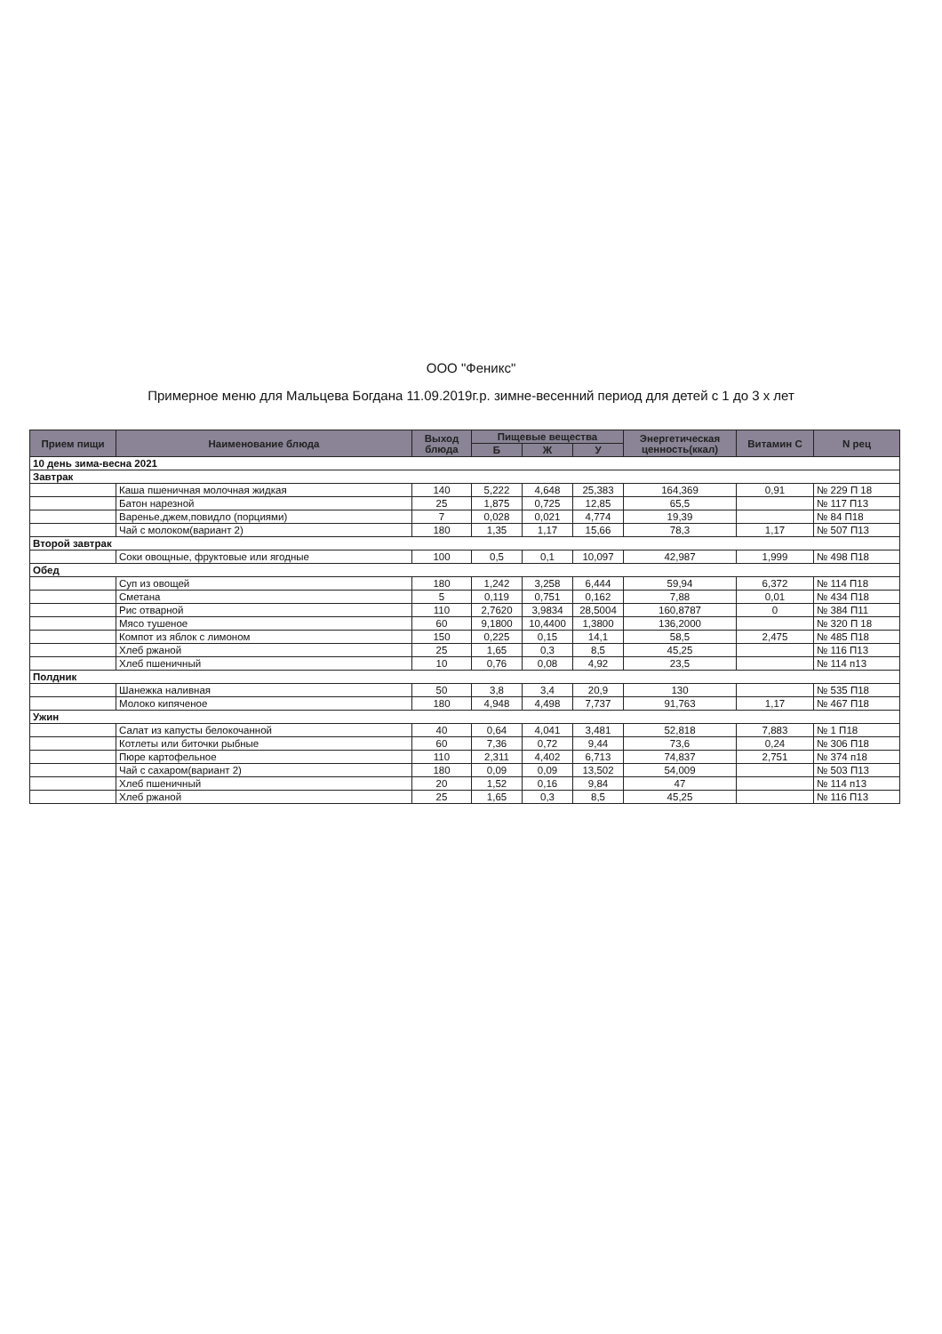ООО "Феникс"
Примерное меню для Мальцева Богдана 11.09.2019г.р. зимне-весенний период для детей с 1 до 3 х лет
| Прием пищи | Наименование блюда | Выход блюда | Пищевые вещества | | | Энергетическая ценность(ккал) | Витамин С | N рец |
| --- | --- | --- | --- | --- | --- | --- | --- | --- |
| | | | Б | Ж | У | | | |
| 10 день зима-весна 2021 | | | | | | | | |
| Завтрак | | | | | | | | |
| | Каша пшеничная молочная жидкая | 140 | 5,222 | 4,648 | 25,383 | 164,369 | 0,91 | № 229 П 18 |
| | Батон нарезной | 25 | 1,875 | 0,725 | 12,85 | 65,5 | | № 117 П13 |
| | Варенье,джем,повидло (порциями) | 7 | 0,028 | 0,021 | 4,774 | 19,39 | | № 84 П18 |
| | Чай с молоком(вариант 2) | 180 | 1,35 | 1,17 | 15,66 | 78,3 | 1,17 | № 507 П13 |
| Второй завтрак | | | | | | | | |
| | Соки овощные, фруктовые или ягодные | 100 | 0,5 | 0,1 | 10,097 | 42,987 | 1,999 | № 498 П18 |
| Обед | | | | | | | | |
| | Суп из овощей | 180 | 1,242 | 3,258 | 6,444 | 59,94 | 6,372 | № 114 П18 |
| | Сметана | 5 | 0,119 | 0,751 | 0,162 | 7,88 | 0,01 | № 434 П18 |
| | Рис отварной | 110 | 2,7620 | 3,9834 | 28,5004 | 160,8787 | 0 | № 384 П11 |
| | Мясо тушеное | 60 | 9,1800 | 10,4400 | 1,3800 | 136,2000 | | № 320 П 18 |
| | Компот из яблок с лимоном | 150 | 0,225 | 0,15 | 14,1 | 58,5 | 2,475 | № 485 П18 |
| | Хлеб ржаной | 25 | 1,65 | 0,3 | 8,5 | 45,25 | | № 116 П13 |
| | Хлеб пшеничный | 10 | 0,76 | 0,08 | 4,92 | 23,5 | | № 114 п13 |
| Полдник | | | | | | | | |
| | Шанежка наливная | 50 | 3,8 | 3,4 | 20,9 | 130 | | № 535 П18 |
| | Молоко кипяченое | 180 | 4,948 | 4,498 | 7,737 | 91,763 | 1,17 | № 467 П18 |
| Ужин | | | | | | | | |
| | Салат из капусты белокочанной | 40 | 0,64 | 4,041 | 3,481 | 52,818 | 7,883 | № 1 П18 |
| | Котлеты или биточки рыбные | 60 | 7,36 | 0,72 | 9,44 | 73,6 | 0,24 | № 306 П18 |
| | Пюре картофельное | 110 | 2,311 | 4,402 | 6,713 | 74,837 | 2,751 | № 374 п18 |
| | Чай с сахаром(вариант 2) | 180 | 0,09 | 0,09 | 13,502 | 54,009 | | № 503 П13 |
| | Хлеб пшеничный | 20 | 1,52 | 0,16 | 9,84 | 47 | | № 114 п13 |
| | Хлеб ржаной | 25 | 1,65 | 0,3 | 8,5 | 45,25 | | № 116 П13 |